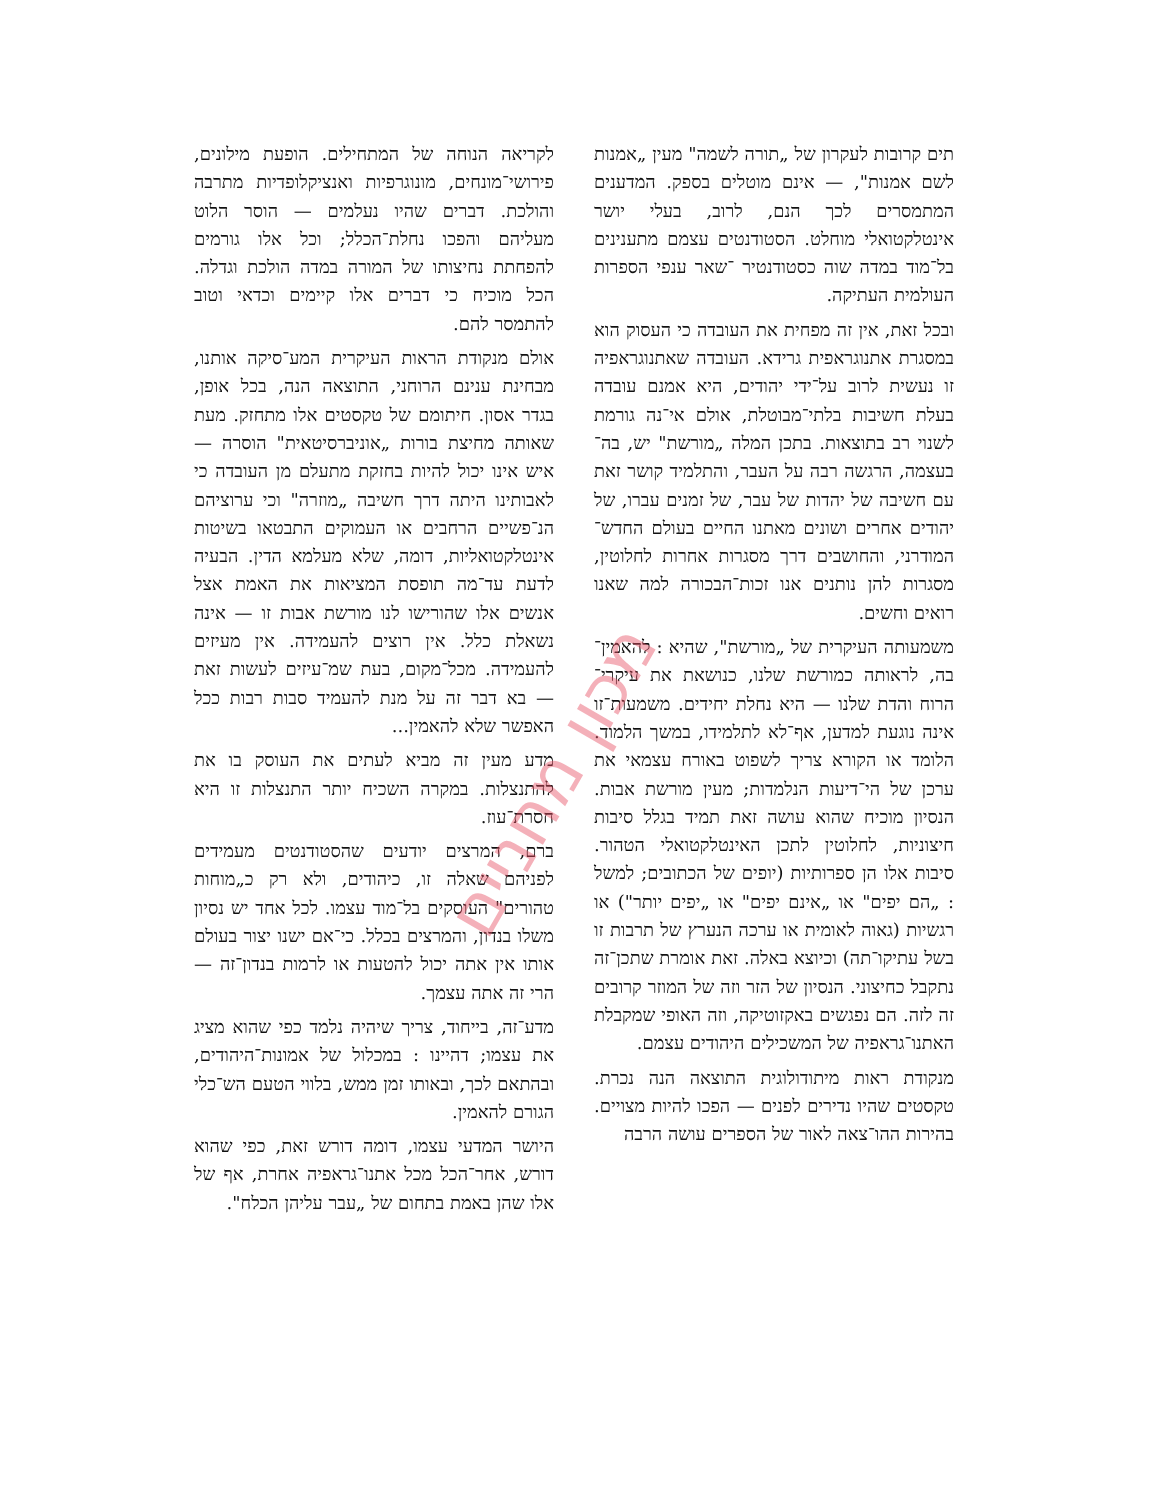תים קרובות לעקרון של „תורה לשמה" מעין „אמנות לשם אמנות", — אינם מוטלים בספק. המדענים המתמסרים לכך הנם, לרוב, בעלי יושר אינטלקטואלי מוחלט. הסטודנטים עצמם מתענינים בל־מוד במדה שוה כסטודנטיר ־שאר ענפי הספרות העולמית העתיקה.
ובכל זאת, אין זה מפחית את העובדה כי העסוק הוא במסגרת אתנוגראפית גרידא. העובדה שאתנוגראפיה זו נעשית לרוב על־ידי יהודים, היא אמנם עובדה בעלת חשיבות בלתי־מבוטלת, אולם אי־נה גורמת לשנוי רב בתוצאות. בתכן המלה „מורשת" יש, בה־בעצמה, הרגשה רבה על העבר, והתלמיד קושר זאת עם חשיבה של יהדות של עבר, של זמנים עברו, של יהודים אחרים ושונים מאתנו החיים בעולם החדש־המודרני, והחושבים דרך מסגרות אחרות לחלוטין, מסגרות להן נותנים אנו זכות־הבכורה למה שאנו רואים וחשים.
משמעותה העיקרית של „מורשת", שהיא : להאמין־בה, לראותה כמורשת שלנו, כנושאת את עיקרי־הרוח והדת שלנו — היא נחלת יחידים. משמעות־זו אינה נוגעת למדען, אף־לא לתלמידו, במשך הלמוד. הלומד או הקורא צריך לשפוט באורח עצמאי את ערכן של הי־דיעות הנלמדות; מעין מורשת אבות. הנסיון מוכיח שהוא עושה זאת תמיד בגלל סיבות חיצוניות, לחלוטין לתכן האינטלקטואלי הטהור. סיבות אלו הן ספרותיות (יופים של הכתובים; למשל : „הם יפים" או „אינם יפים" או „יפים יותר") או רגשיות (גאוה לאומית או ערכה הנערץ של תרבות זו בשל עתיקו־תה) וכיוצא באלה. זאת אומרת שתכן־זה נתקבל כחיצוני. הנסיון של הזר וזה של המוזר קרובים זה לזה. הם נפגשים באקזוטיקה, וזה האופי שמקבלת האתנו־גראפיה של המשכילים היהודים עצמם.
מנקודת ראות מיתודולוגית התוצאה הנה נכרת. טקסטים שהיו נדירים לפנים — הפכו להיות מצויים. בהירות ההו־צאה לאור של הספרים עושה הרבה
לקריאה הנוחה של המתחילים. הופעת מילונים, פירושי־מונחים, מונוגרפיות ואנציקלופדיות מתרבה והולכת. דברים שהיו נעלמים — הוסר הלוט מעליהם והפכו נחלת־הכלל; וכל אלו גורמים להפחתת נחיצותו של המורה במדה הולכת וגדלה. הכל מוכיח כי דברים אלו קיימים וכדאי וטוב להתמסר להם.
אולם מנקודת הראות העיקרית המע־סיקה אותנו, מבחינת ענינם הרוחני, התוצאה הנה, בכל אופן, בגדר אסון. חיתומם של טקסטים אלו מתחזק. מעת שאותה מחיצת בורות „אוניברסיטאית" הוסרה — איש אינו יכול להיות בחזקת מתעלם מן העובדה כי לאבותינו היתה דרך חשיבה „מוזרה" וכי ערוציהם הנ־פשיים הרחבים או העמוקים התבטאו בשיטות אינטלקטואליות, דומה, שלא מעלמא הדין. הבעיה לדעת עד־מה תופסת המציאות את האמת אצל אנשים אלו שהורישו לנו מורשת אבות זו — אינה נשאלת כלל. אין רוצים להעמידה. אין מעיזים להעמידה. מכל־מקום, בעת שמ־עיזים לעשות זאת — בא דבר זה על מנת להעמיד סבות רבות ככל האפשר שלא להאמין...
מדע מעין זה מביא לעתים את העוסק בו את להתנצלות. במקרה השכיח יותר התנצלות זו היא חסרת־עוז.
ברם, המרצים יודעים שהסטודנטים מעמידים לפניהם שאלה זו, כיהודים, ולא רק כ„מוחות טהורים" העוסקים בל־מוד עצמו. לכל אחד יש נסיון משלו בנדון, והמרצים בכלל. כי־אם ישנו יצור בעולם אותו אין אתה יכול להטעות או לרמות בנדון־זה — הרי זה אתה עצמך.
מדע־זה, בייחוד, צריך שיהיה נלמד כפי שהוא מציג את עצמו; דהיינו : במכלול של אמונות־היהודים, ובהתאם לכך, ובאותו זמן ממש, בלווי הטעם הש־כלי הגורם להאמין.
היושר המדעי עצמו, דומה דורש זאת, כפי שהוא דורש, אחר־הכל מכל אתנו־גראפיה אחרת, אף של אלו שהן באמת בתחום של „עבר עליהן הכלח".
מכון מחניים